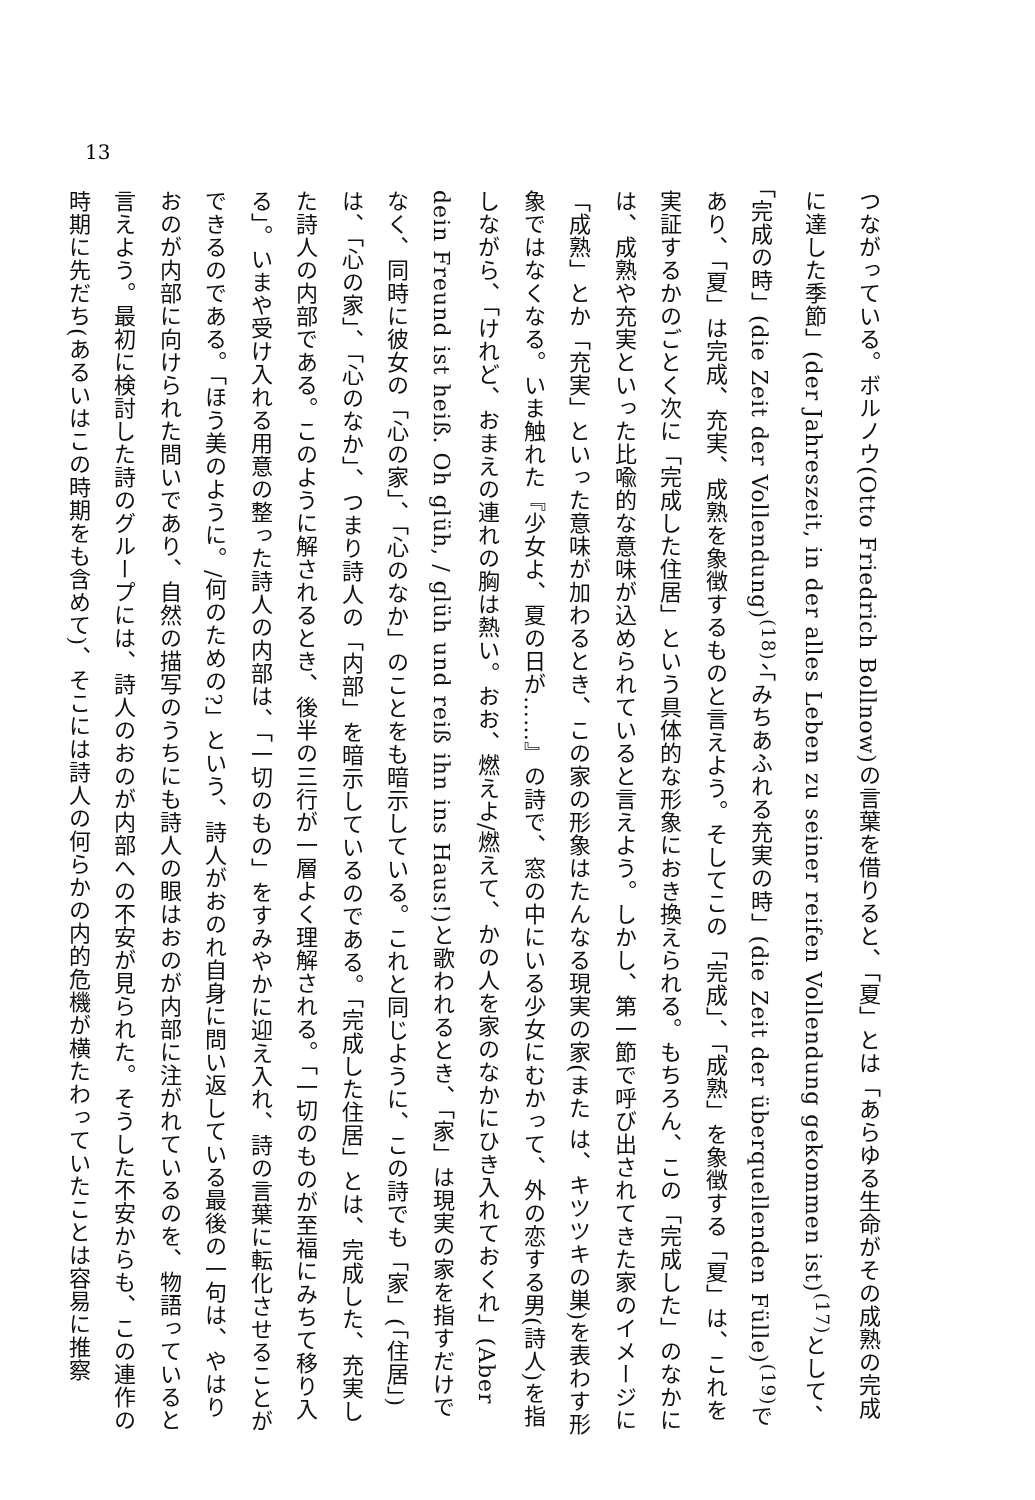13
つながっている。ボルノウ(Otto Friedrich Bollnow)の言葉を借りると、「夏」とは「あらゆる生命がその成熟の完成に達した季節」(der Jahreszeit, in der alles Leben zu seiner reifen Vollendung gekommen ist)<sup>(17)</sup>として、「完成の時」(die Zeit der Vollendung)<sup>(18)</sup>、「みちあふれる充実の時」(die Zeit der überquellenden Fülle)<sup>(19)</sup>であり、「夏」は完成、充実、成熟を象徴するものと言えよう。そしてこの「完成」、「成熟」を象徴する「夏」は、これを実証するかのごとく次に「完成した住居」という具体的な形象におき換えられる。もちろん、この「完成した」のなかには、成熟や充実といった比喩的な意味が込められていると言えよう。しかし、第一節で呼び出されてきた家のイメージに「成熟」とか「充実」といった意味が加わるとき、この家の形象はたんなる現実の家(また は、キツツキの巣)を表わす形象ではなくなる。いま触れた『少女よ、夏の日が……』の詩で、窓の中にいる少女にむかって、外の恋する男(詩人)を指しながら、「けれど、おまえの連れの胸は熱い。おお、燃えよ/燃えて、かの人を家のなかにひき入れておくれ」(Aber dein Freund ist heiß. Oh glüh, / glüh und reiß ihn ins Haus!)と歌われるとき、「家」は現実の家を指すだけでなく、同時に彼女の「心の家」、「心のなか」のことをも暗示している。これと同じように、この詩でも「家」(「住居」)は、「心の家」、「心のなか」、つまり詩人の「内部」を暗示しているのである。「完成した住居」とは、完成した、充実した詩人の内部である。このように解されるとき、後半の三行が一層よく理解される。「一切のものが至福にみちて移り入る」。いまや受け入れる用意の整った詩人の内部は、「一切のもの」をすみやかに迎え入れ、詩の言葉に転化させることができるのである。「ほう美のように。/何のための?」という、詩人がおのれ自身に問い返している最後の一句は、やはりおのが内部に向けられた問いであり、自然の描写のうちにも詩人の眼はおのが内部に注がれているのを、物語っていると言えよう。最初に検討した詩のグループには、詩人のおのが内部への不安が見られた。そうした不安からも、この連作の時期に先だち(あるいはこの時期をも含めて)、そこには詩人の何らかの内的危機が横たわっていたことは容易に推察